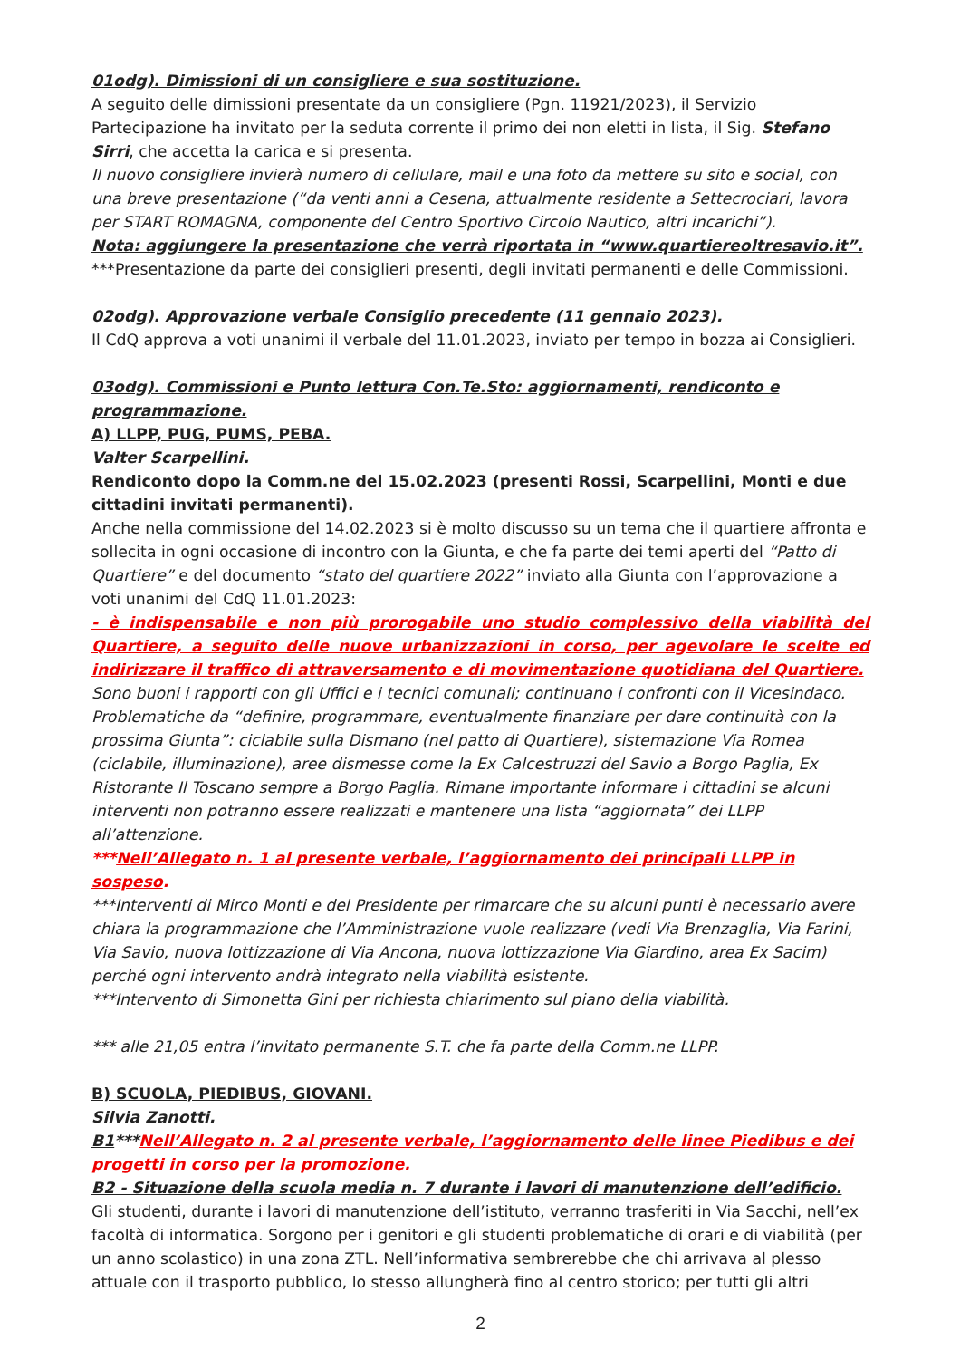01odg). Dimissioni di un consigliere e sua sostituzione.
A seguito delle dimissioni presentate da un consigliere (Pgn. 11921/2023), il Servizio Partecipazione ha invitato per la seduta corrente il primo dei non eletti in lista, il Sig. Stefano Sirri, che accetta la carica e si presenta.
Il nuovo consigliere invierà numero di cellulare, mail e una foto da mettere su sito e social, con una breve presentazione (“da venti anni a Cesena, attualmente residente a Settecrociari, lavora per START ROMAGNA, componente del Centro Sportivo Circolo Nautico, altri incarichi”).
Nota: aggiungere la presentazione che verrà riportata in “www.quartiereoltresavio.it”.
***Presentazione da parte dei consiglieri presenti, degli invitati permanenti e delle Commissioni.
02odg). Approvazione verbale Consiglio precedente (11 gennaio 2023).
Il CdQ approva a voti unanimi il verbale del 11.01.2023, inviato per tempo in bozza ai Consiglieri.
03odg). Commissioni e Punto lettura Con.Te.Sto: aggiornamenti, rendiconto e programmazione.
A) LLPP, PUG, PUMS, PEBA.
Valter Scarpellini.
Rendiconto dopo la Comm.ne del 15.02.2023 (presenti Rossi, Scarpellini, Monti e due cittadini invitati permanenti).
Anche nella commissione del 14.02.2023 si è molto discusso su un tema che il quartiere affronta e sollecita in ogni occasione di incontro con la Giunta, e che fa parte dei temi aperti del “Patto di Quartiere” e del documento “stato del quartiere 2022” inviato alla Giunta con l’approvazione a voti unanimi del CdQ 11.01.2023:
- è indispensabile e non più prorogabile uno studio complessivo della viabilità del Quartiere, a seguito delle nuove urbanizzazioni in corso, per agevolare le scelte ed indirizzare il traffico di attraversamento e di movimentazione quotidiana del Quartiere.
Sono buoni i rapporti con gli Uffici e i tecnici comunali; continuano i confronti con il Vicesindaco. Problematiche da “definire, programmare, eventualmente finanziare per dare continuità con la prossima Giunta”: ciclabile sulla Dismano (nel patto di Quartiere), sistemazione Via Romea (ciclabile, illuminazione), aree dismesse come la Ex Calcestruzzi del Savio a Borgo Paglia, Ex Ristorante Il Toscano sempre a Borgo Paglia. Rimane importante informare i cittadini se alcuni interventi non potranno essere realizzati e mantenere una lista “aggiornata” dei LLPP all’attenzione.
***Nell’Allegato n. 1 al presente verbale, l’aggiornamento dei principali LLPP in sospeso.
***Interventi di Mirco Monti e del Presidente per rimarcare che su alcuni punti è necessario avere chiara la programmazione che l’Amministrazione vuole realizzare (vedi Via Brenzaglia, Via Farini, Via Savio, nuova lottizzazione di Via Ancona, nuova lottizzazione Via Giardino, area Ex Sacim) perché ogni intervento andrà integrato nella viabilità esistente.
***Intervento di Simonetta Gini per richiesta chiarimento sul piano della viabilità.
*** alle 21,05 entra l’invitato permanente S.T. che fa parte della Comm.ne LLPP.
B) SCUOLA, PIEDIBUS, GIOVANI.
Silvia Zanotti.
B1***Nell’Allegato n. 2 al presente verbale, l’aggiornamento delle linee Piedibus e dei progetti in corso per la promozione.
B2 - Situazione della scuola media n. 7 durante i lavori di manutenzione dell’edificio.
Gli studenti, durante i lavori di manutenzione dell’istituto, verranno trasferiti in Via Sacchi, nell’ex facoltà di informatica. Sorgono per i genitori e gli studenti problematiche di orari e di viabilità (per un anno scolastico) in una zona ZTL. Nell’informativa sembrerebbe che chi arrivava al plesso attuale con il trasporto pubblico, lo stesso allungherà fino al centro storico; per tutti gli altri
2